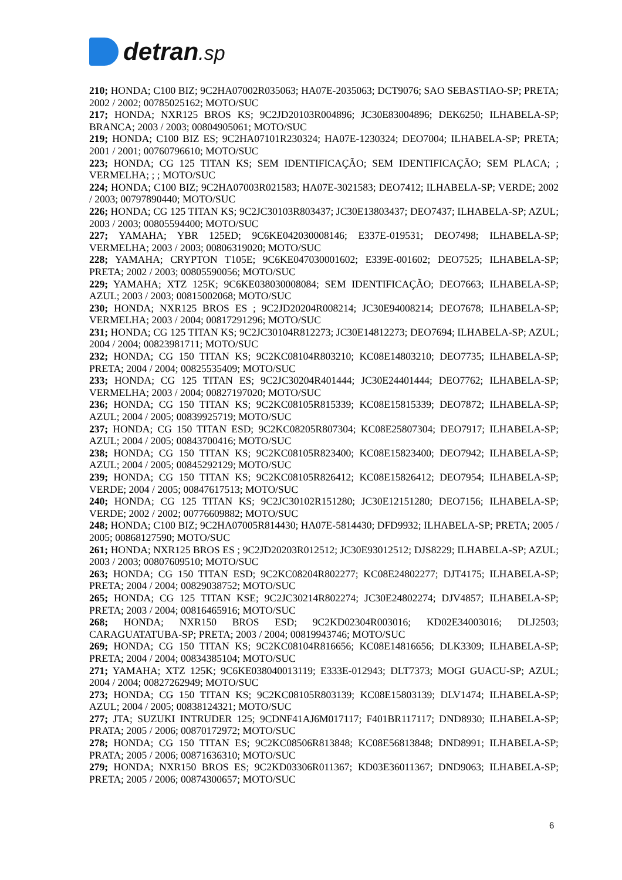detran.sp
210; HONDA; C100 BIZ; 9C2HA07002R035063; HA07E-2035063; DCT9076; SAO SEBASTIAO-SP; PRETA; 2002 / 2002; 00785025162; MOTO/SUC
217; HONDA; NXR125 BROS KS; 9C2JD20103R004896; JC30E83004896; DEK6250; ILHABELA-SP; BRANCA; 2003 / 2003; 00804905061; MOTO/SUC
219; HONDA; C100 BIZ ES; 9C2HA07101R230324; HA07E-1230324; DEO7004; ILHABELA-SP; PRETA; 2001 / 2001; 00760796610; MOTO/SUC
223; HONDA; CG 125 TITAN KS; SEM IDENTIFICAÇÃO; SEM IDENTIFICAÇÃO; SEM PLACA; ; VERMELHA; ; ; MOTO/SUC
224; HONDA; C100 BIZ; 9C2HA07003R021583; HA07E-3021583; DEO7412; ILHABELA-SP; VERDE; 2002 / 2003; 00797890440; MOTO/SUC
226; HONDA; CG 125 TITAN KS; 9C2JC30103R803437; JC30E13803437; DEO7437; ILHABELA-SP; AZUL; 2003 / 2003; 00805594400; MOTO/SUC
227; YAMAHA; YBR 125ED; 9C6KE042030008146; E337E-019531; DEO7498; ILHABELA-SP; VERMELHA; 2003 / 2003; 00806319020; MOTO/SUC
228; YAMAHA; CRYPTON T105E; 9C6KE047030001602; E339E-001602; DEO7525; ILHABELA-SP; PRETA; 2002 / 2003; 00805590056; MOTO/SUC
229; YAMAHA; XTZ 125K; 9C6KE038030008084; SEM IDENTIFICAÇÃO; DEO7663; ILHABELA-SP; AZUL; 2003 / 2003; 00815002068; MOTO/SUC
230; HONDA; NXR125 BROS ES ; 9C2JD20204R008214; JC30E94008214; DEO7678; ILHABELA-SP; VERMELHA; 2003 / 2004; 00817291296; MOTO/SUC
231; HONDA; CG 125 TITAN KS; 9C2JC30104R812273; JC30E14812273; DEO7694; ILHABELA-SP; AZUL; 2004 / 2004; 00823981711; MOTO/SUC
232; HONDA; CG 150 TITAN KS; 9C2KC08104R803210; KC08E14803210; DEO7735; ILHABELA-SP; PRETA; 2004 / 2004; 00825535409; MOTO/SUC
233; HONDA; CG 125 TITAN ES; 9C2JC30204R401444; JC30E24401444; DEO7762; ILHABELA-SP; VERMELHA; 2003 / 2004; 00827197020; MOTO/SUC
236; HONDA; CG 150 TITAN KS; 9C2KC08105R815339; KC08E15815339; DEO7872; ILHABELA-SP; AZUL; 2004 / 2005; 00839925719; MOTO/SUC
237; HONDA; CG 150 TITAN ESD; 9C2KC08205R807304; KC08E25807304; DEO7917; ILHABELA-SP; AZUL; 2004 / 2005; 00843700416; MOTO/SUC
238; HONDA; CG 150 TITAN KS; 9C2KC08105R823400; KC08E15823400; DEO7942; ILHABELA-SP; AZUL; 2004 / 2005; 00845292129; MOTO/SUC
239; HONDA; CG 150 TITAN KS; 9C2KC08105R826412; KC08E15826412; DEO7954; ILHABELA-SP; VERDE; 2004 / 2005; 00847617513; MOTO/SUC
240; HONDA; CG 125 TITAN KS; 9C2JC30102R151280; JC30E12151280; DEO7156; ILHABELA-SP; VERDE; 2002 / 2002; 00776609882; MOTO/SUC
248; HONDA; C100 BIZ; 9C2HA07005R814430; HA07E-5814430; DFD9932; ILHABELA-SP; PRETA; 2005 / 2005; 00868127590; MOTO/SUC
261; HONDA; NXR125 BROS ES ; 9C2JD20203R012512; JC30E93012512; DJS8229; ILHABELA-SP; AZUL; 2003 / 2003; 00807609510; MOTO/SUC
263; HONDA; CG 150 TITAN ESD; 9C2KC08204R802277; KC08E24802277; DJT4175; ILHABELA-SP; PRETA; 2004 / 2004; 00829038752; MOTO/SUC
265; HONDA; CG 125 TITAN KSE; 9C2JC30214R802274; JC30E24802274; DJV4857; ILHABELA-SP; PRETA; 2003 / 2004; 00816465916; MOTO/SUC
268; HONDA; NXR150 BROS ESD; 9C2KD02304R003016; KD02E34003016; DLJ2503; CARAGUATATUBA-SP; PRETA; 2003 / 2004; 00819943746; MOTO/SUC
269; HONDA; CG 150 TITAN KS; 9C2KC08104R816656; KC08E14816656; DLK3309; ILHABELA-SP; PRETA; 2004 / 2004; 00834385104; MOTO/SUC
271; YAMAHA; XTZ 125K; 9C6KE038040013119; E333E-012943; DLT7373; MOGI GUACU-SP; AZUL; 2004 / 2004; 00827262949; MOTO/SUC
273; HONDA; CG 150 TITAN KS; 9C2KC08105R803139; KC08E15803139; DLV1474; ILHABELA-SP; AZUL; 2004 / 2005; 00838124321; MOTO/SUC
277; JTA; SUZUKI INTRUDER 125; 9CDNF41AJ6M017117; F401BR117117; DND8930; ILHABELA-SP; PRATA; 2005 / 2006; 00870172972; MOTO/SUC
278; HONDA; CG 150 TITAN ES; 9C2KC08506R813848; KC08E56813848; DND8991; ILHABELA-SP; PRATA; 2005 / 2006; 00871636310; MOTO/SUC
279; HONDA; NXR150 BROS ES; 9C2KD03306R011367; KD03E36011367; DND9063; ILHABELA-SP; PRETA; 2005 / 2006; 00874300657; MOTO/SUC
6